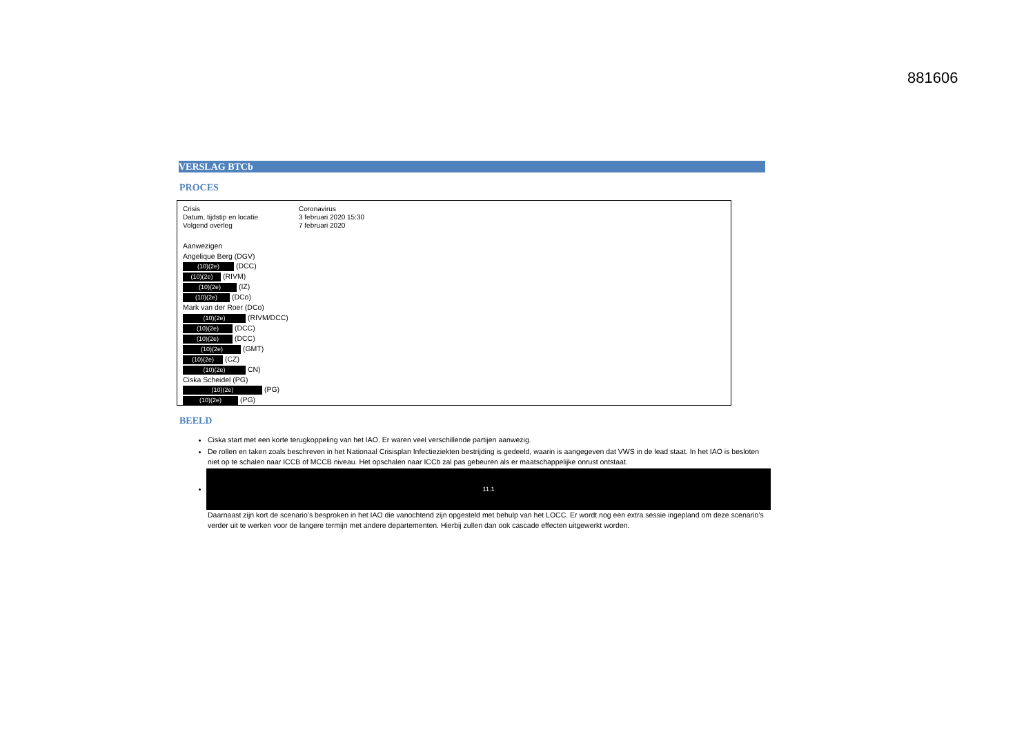881606
VERSLAG BTCb
PROCES
| Crisis | Coronavirus |
| Datum, tijdstip en locatie | 3 februari 2020 15:30 |
| Volgend overleg | 7 februari 2020 |
Aanwezigen
Angelique Berg (DGV)
(10)(2e) (DCC)
(10)(2e) (RIVM)
(10)(2e) (IZ)
(10)(2e) (DCo)
Mark van der Roer (DCo)
(10)(2e) (RIVM/DCC)
(10)(2e) (DCC)
(10)(2e) (DCC)
(10)(2e) (GMT)
(10)(2e) (CZ)
(10)(2e) CN)
Ciska Scheidel (PG)
(10)(2e) (PG)
(10)(2e) (PG)
BEELD
Ciska start met een korte terugkoppeling van het IAO. Er waren veel verschillende partijen aanwezig.
De rollen en taken zoals beschreven in het Nationaal Crisisplan Infectieziekten bestrijding is gedeeld, waarin is aangegeven dat VWS in de lead staat. In het IAO is besloten niet op te schalen naar ICCB of MCCB niveau. Het opschalen naar ICCb zal pas gebeuren als er maatschappelijke onrust ontstaat.
11.1
Daarnaast zijn kort de scenario’s besproken in het IAO die vanochtend zijn opgesteld met behulp van het LOCC. Er wordt nog een extra sessie ingepland om deze scenario’s verder uit te werken voor de langere termijn met andere departementen. Hierbij zullen dan ook cascade effecten uitgewerkt worden.